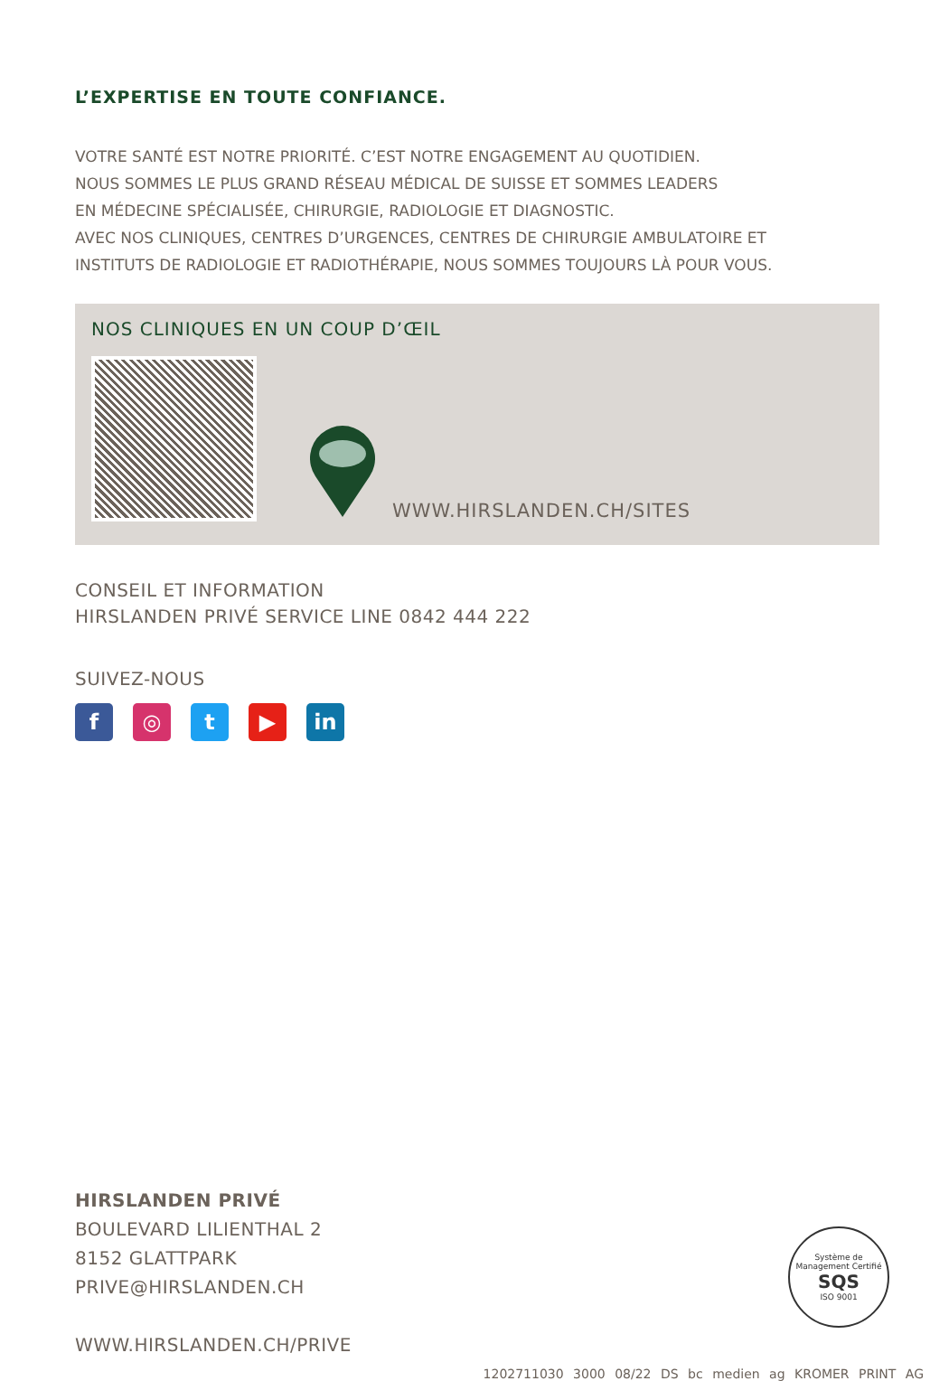L’EXPERTISE EN TOUTE CONFIANCE.
VOTRE SANTÉ EST NOTRE PRIORITÉ. C’EST NOTRE ENGAGEMENT AU QUOTIDIEN.
NOUS SOMMES LE PLUS GRAND RÉSEAU MÉDICAL DE SUISSE ET SOMMES LEADERS
EN MÉDECINE SPÉCIALISÉE, CHIRURGIE, RADIOLOGIE ET DIAGNOSTIC.
AVEC NOS CLINIQUES, CENTRES D’URGENCES, CENTRES DE CHIRURGIE AMBULATOIRE ET
INSTITUTS DE RADIOLOGIE ET RADIOTHÉRAPIE, NOUS SOMMES TOUJOURS LÀ POUR VOUS.
NOS CLINIQUES EN UN COUP D’ŒIL
WWW.HIRSLANDEN.CH/SITES
CONSEIL ET INFORMATION
HIRSLANDEN PRIVÉ SERVICE LINE 0842 444 222
SUIVEZ-NOUS
f ◎ t ▶ in
HIRSLANDEN PRIVÉ
BOULEVARD LILIENTHAL 2
8152 GLATTPARK
PRIVE@HIRSLANDEN.CH
WWW.HIRSLANDEN.CH/PRIVE
Système de Management Certifié
SQS
ISO 9001
1202711030 3000 08/22 DS bc medien ag KROMER PRINT AG